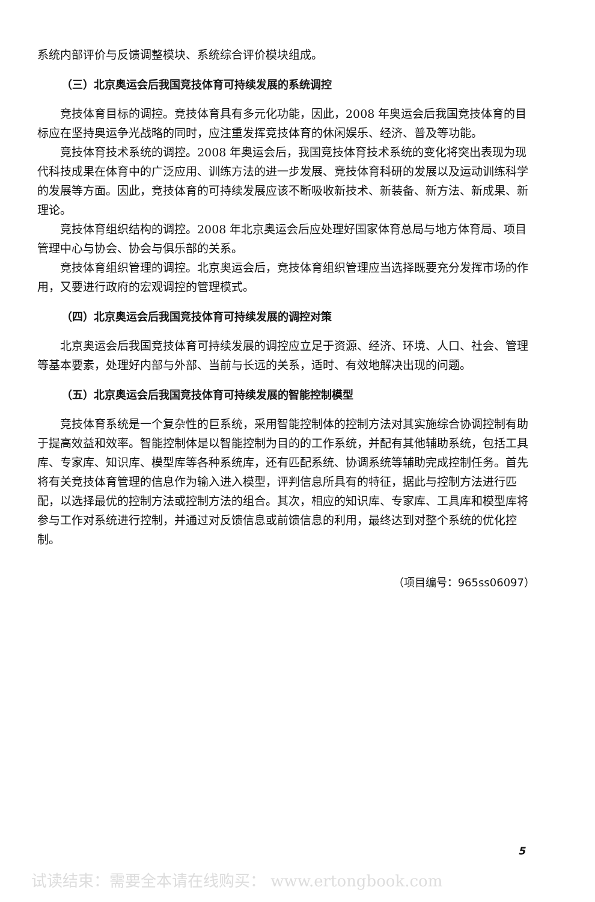系统内部评价与反馈调整模块、系统综合评价模块组成。
（三）北京奥运会后我国竞技体育可持续发展的系统调控
竞技体育目标的调控。竞技体育具有多元化功能，因此，2008 年奥运会后我国竞技体育的目标应在坚持奥运争光战略的同时，应注重发挥竞技体育的休闲娱乐、经济、普及等功能。
竞技体育技术系统的调控。2008 年奥运会后，我国竞技体育技术系统的变化将突出表现为现代科技成果在体育中的广泛应用、训练方法的进一步发展、竞技体育科研的发展以及运动训练科学的发展等方面。因此，竞技体育的可持续发展应该不断吸收新技术、新装备、新方法、新成果、新理论。
竞技体育组织结构的调控。2008 年北京奥运会后应处理好国家体育总局与地方体育局、项目管理中心与协会、协会与俱乐部的关系。
竞技体育组织管理的调控。北京奥运会后，竞技体育组织管理应当选择既要充分发挥市场的作用，又要进行政府的宏观调控的管理模式。
（四）北京奥运会后我国竞技体育可持续发展的调控对策
北京奥运会后我国竞技体育可持续发展的调控应立足于资源、经济、环境、人口、社会、管理等基本要素，处理好内部与外部、当前与长远的关系，适时、有效地解决出现的问题。
（五）北京奥运会后我国竞技体育可持续发展的智能控制模型
竞技体育系统是一个复杂性的巨系统，采用智能控制体的控制方法对其实施综合协调控制有助于提高效益和效率。智能控制体是以智能控制为目的的工作系统，并配有其他辅助系统，包括工具库、专家库、知识库、模型库等各种系统库，还有匹配系统、协调系统等辅助完成控制任务。首先将有关竞技体育管理的信息作为输入进入模型，评判信息所具有的特征，据此与控制方法进行匹配，以选择最优的控制方法或控制方法的组合。其次，相应的知识库、专家库、工具库和模型库将参与工作对系统进行控制，并通过对反馈信息或前馈信息的利用，最终达到对整个系统的优化控制。
（项目编号：965ss06097）
5
试读结束：需要全本请在线购买： www.ertongbook.com